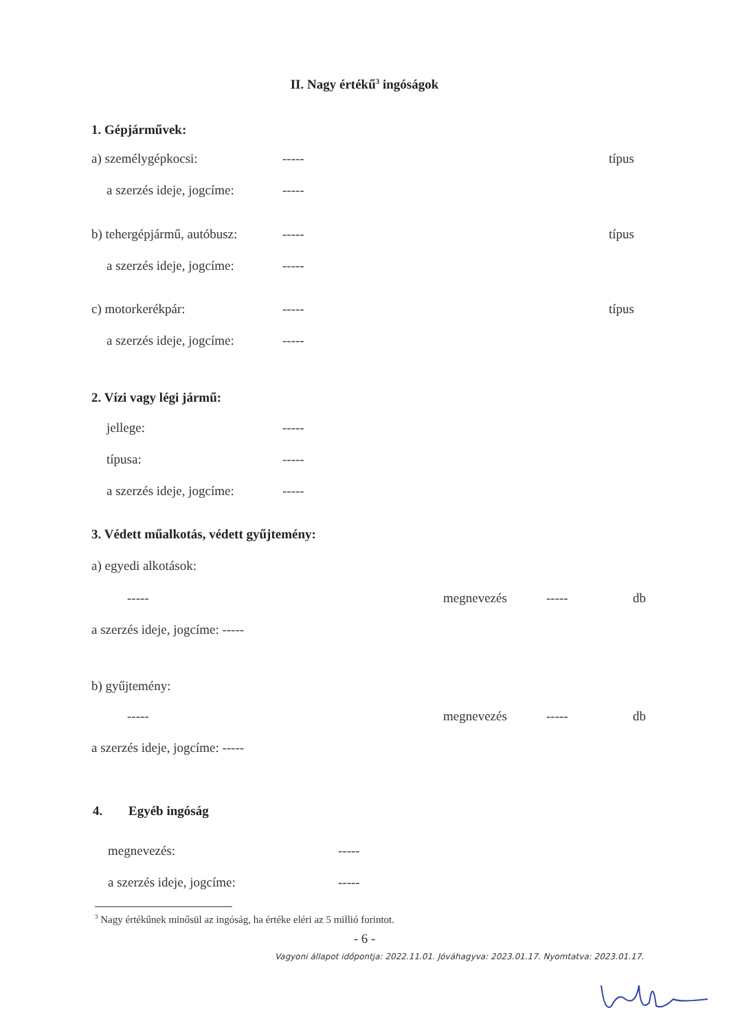II. Nagy értékű<sup>3</sup> ingóságok
1. Gépjárművek:
a) személygépkocsi: ----- típus
a szerzés ideje, jogcíme: -----
b) tehergépjármű, autóbusz: ----- típus
a szerzés ideje, jogcíme: -----
c) motorkerékpár: ----- típus
a szerzés ideje, jogcíme: -----
2. Vízi vagy légi jármű:
jellege: -----
típusa: -----
a szerzés ideje, jogcíme: -----
3. Védett műalkotás, védett gyűjtemény:
a) egyedi alkotások:
----- megnevezés ----- db
a szerzés ideje, jogcíme: -----
b) gyűjtemény:
----- megnevezés ----- db
a szerzés ideje, jogcíme: -----
4. Egyéb ingóság
megnevezés: -----
a szerzés ideje, jogcíme: -----
<sup>3</sup> Nagy értékűnek minősül az ingóság, ha értéke eléri az 5 millió forintot.
- 6 -
Vagyoni állapot időpontja: 2022.11.01. Jóváhagyva: 2023.01.17. Nyomtatva: 2023.01.17.